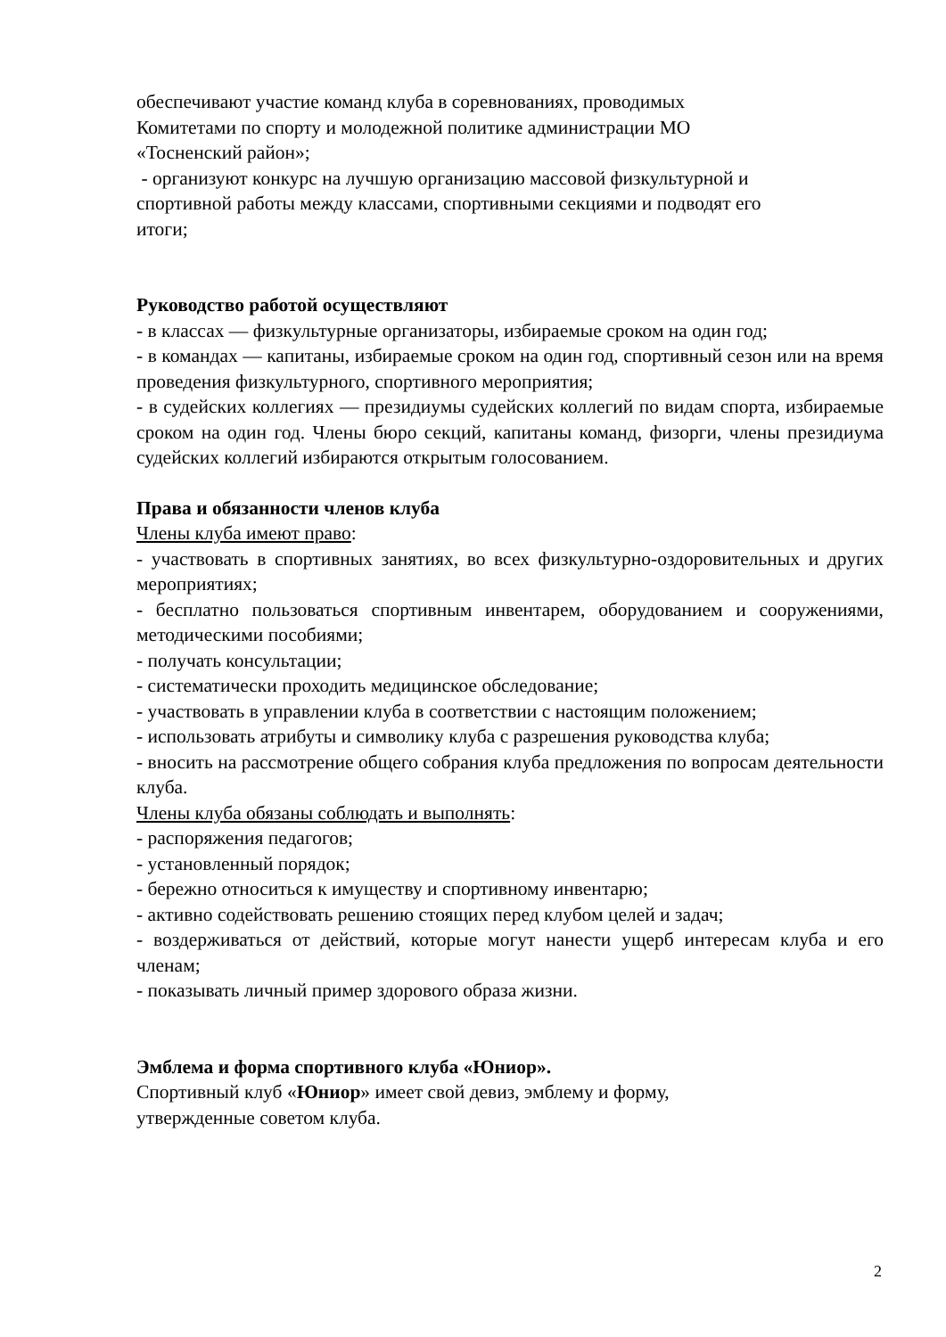обеспечивают участие команд клуба в соревнованиях, проводимых
Комитетами по спорту и молодежной политике администрации МО
«Тосненский район»;
- организуют конкурс на лучшую организацию массовой физкультурной и
спортивной работы между классами, спортивными секциями и подводят его
итоги;
Руководство работой осуществляют
- в классах — физкультурные организаторы, избираемые сроком на один год;
- в командах — капитаны, избираемые сроком на один год, спортивный сезон или на время проведения физкультурного, спортивного мероприятия;
- в судейских коллегиях — президиумы судейских коллегий по видам спорта, избираемые сроком на один год. Члены бюро секций, капитаны команд, физорги, члены президиума судейских коллегий избираются открытым голосованием.
Права и обязанности членов клуба
Члены клуба имеют право:
- участвовать в спортивных занятиях, во всех физкультурно-оздоровительных и других мероприятиях;
- бесплатно пользоваться спортивным инвентарем, оборудованием и сооружениями, методическими пособиями;
- получать консультации;
- систематически проходить медицинское обследование;
- участвовать в управлении клуба в соответствии с настоящим положением;
- использовать атрибуты и символику клуба с разрешения руководства клуба;
- вносить на рассмотрение общего собрания клуба предложения по вопросам деятельности клуба.
Члены клуба обязаны соблюдать и выполнять:
- распоряжения педагогов;
- установленный порядок;
- бережно относиться к имуществу и спортивному инвентарю;
- активно содействовать решению стоящих перед клубом целей и задач;
- воздерживаться от действий, которые могут нанести ущерб интересам клуба и его членам;
- показывать личный пример здорового образа жизни.
Эмблема и форма спортивного клуба «Юниор».
Спортивный клуб «Юниор» имеет свой девиз, эмблему и форму,
утвержденные советом клуба.
2